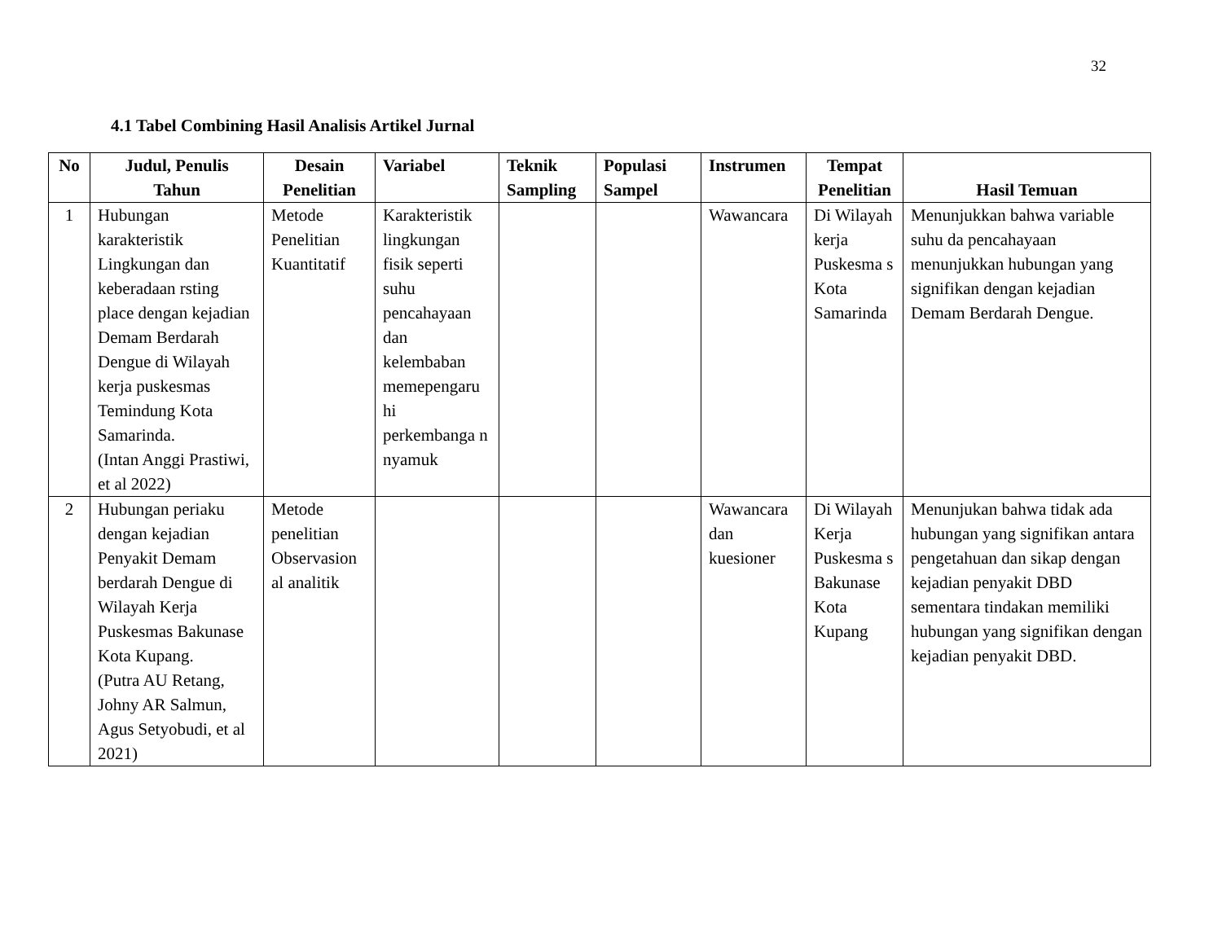32
4.1 Tabel Combining Hasil Analisis Artikel Jurnal
| No | Judul, Penulis Tahun | Desain Penelitian | Variabel | Teknik Sampling | Populasi Sampel | Instrumen | Tempat Penelitian | Hasil Temuan |
| --- | --- | --- | --- | --- | --- | --- | --- | --- |
| 1 | Hubungan karakteristik Lingkungan dan keberadaan rsting place dengan kejadian Demam Berdarah Dengue di Wilayah kerja puskesmas Temindung Kota Samarinda. (Intan Anggi Prastiwi, et al 2022) | Metode Penelitian Kuantitatif | Karakteristik lingkungan fisik seperti suhu pencahayaan dan kelembaban memepengaru hi perkembanga n nyamuk | | | Wawancara | Di Wilayah kerja Puskesma s Kota Samarinda | Menunjukkan bahwa variable suhu da pencahayaan menunjukkan hubungan yang signifikan dengan kejadian Demam Berdarah Dengue. |
| 2 | Hubungan periaku dengan kejadian Penyakit Demam berdarah Dengue di Wilayah Kerja Puskesmas Bakunase Kota Kupang. (Putra AU Retang, Johny AR Salmun, Agus Setyobudi, et al 2021) | Metode penelitian Observasion al analitik | | | | Wawancara dan kuesioner | Di Wilayah Kerja Puskesma s Bakunase Kota Kupang | Menunjukan bahwa tidak ada hubungan yang signifikan antara pengetahuan dan sikap dengan kejadian penyakit DBD sementara tindakan memiliki hubungan yang signifikan dengan kejadian penyakit DBD. |